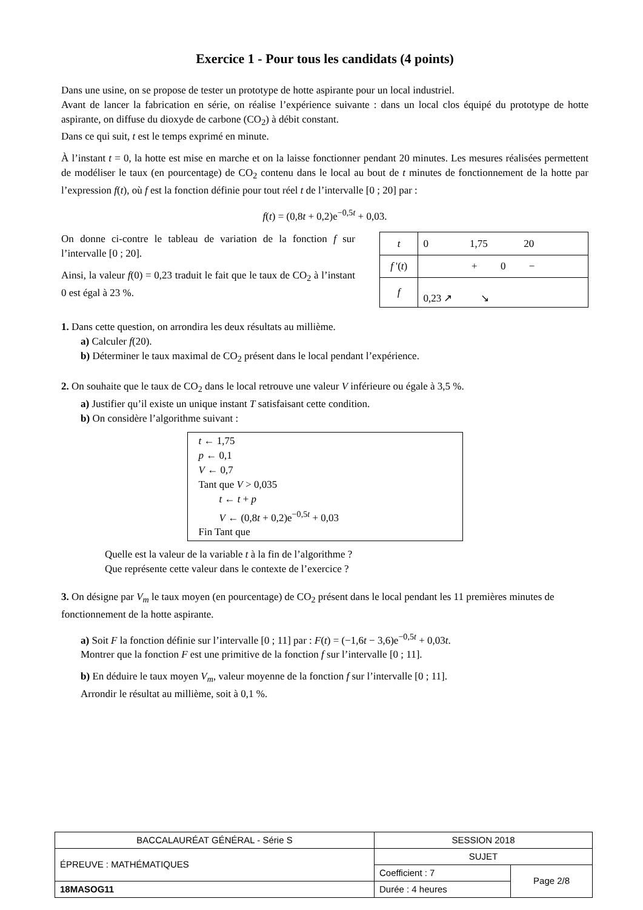Exercice 1 - Pour tous les candidats (4 points)
Dans une usine, on se propose de tester un prototype de hotte aspirante pour un local industriel.
Avant de lancer la fabrication en série, on réalise l’expérience suivante : dans un local clos équipé du prototype de hotte aspirante, on diffuse du dioxyde de carbone (CO<sub>2</sub>) à débit constant.
Dans ce qui suit, t est le temps exprimé en minute.
À l’instant t = 0, la hotte est mise en marche et on la laisse fonctionner pendant 20 minutes. Les mesures réalisées permettent de modéliser le taux (en pourcentage) de CO<sub>2</sub> contenu dans le local au bout de t minutes de fonctionnement de la hotte par l’expression f(t), où f est la fonction définie pour tout réel t de l’intervalle [0 ; 20] par :
f(t) = (0,8t + 0,2)e<sup>−0,5t</sup> + 0,03.
On donne ci-contre le tableau de variation de la fonction f sur l’intervalle [0 ; 20].
Ainsi, la valeur f(0) = 0,23 traduit le fait que le taux de CO<sub>2</sub> à l’instant 0 est égal à 23 %.
| t | 0 1,75 20 |
| f '( t ) | + 0 − |
| f | 0,23 ↗ ↘ |
1. Dans cette question, on arrondira les deux résultats au millième.
a) Calculer f(20).
b) Déterminer le taux maximal de CO<sub>2</sub> présent dans le local pendant l’expérience.
2. On souhaite que le taux de CO<sub>2</sub> dans le local retrouve une valeur V inférieure ou égale à 3,5 %.
a) Justifier qu’il existe un unique instant T satisfaisant cette condition.
b) On considère l’algorithme suivant :
t ← 1,75
p ← 0,1
V ← 0,7
Tant que V > 0,035
t ← t + p
V ← (0,8t + 0,2)e<sup>−0,5t</sup> + 0,03
Fin Tant que
Quelle est la valeur de la variable t à la fin de l’algorithme ?
Que représente cette valeur dans le contexte de l’exercice ?
3. On désigne par V<sub>m</sub> le taux moyen (en pourcentage) de CO<sub>2</sub> présent dans le local pendant les 11 premières minutes de fonctionnement de la hotte aspirante.
a) Soit F la fonction définie sur l’intervalle [0 ; 11] par : F(t) = (−1,6t − 3,6)e<sup>−0,5t</sup> + 0,03t.
Montrer que la fonction F est une primitive de la fonction f sur l’intervalle [0 ; 11].
b) En déduire le taux moyen V<sub>m</sub>, valeur moyenne de la fonction f sur l’intervalle [0 ; 11].
Arrondir le résultat au millième, soit à 0,1 %.
| BACCALAURÉAT GÉNÉRAL - Série S | SESSION 2018 | |
| ÉPREUVE : MATHÉMATIQUES | SUJET | |
| | Coefficient : 7 | Page 2/8 |
| 18MASOG11 | Durée : 4 heures | |